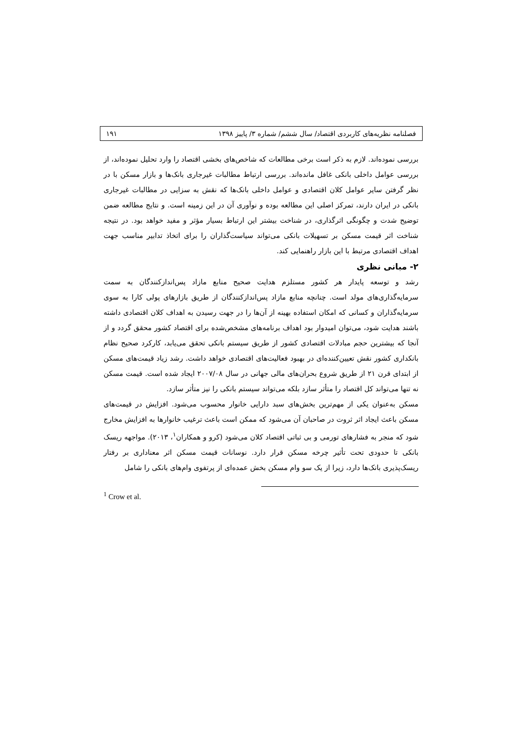فصلنامه نظریه‌های کاربردی اقتصاد/ سال ششم/ شماره ۳/ پاییز ۱۳۹۸ ۱۹۱
بررسی نموده‌اند. لازم به ذکر است برخی مطالعات که شاخص‌های بخشی اقتصاد را وارد تحلیل نموده‌اند، از بررسی عوامل داخلی بانکی غافل مانده‌اند. بررسی ارتباط مطالبات غیرجاری بانک‌ها و بازار مسکن با در نظر گرفتن سایر عوامل کلان اقتصادی و عوامل داخلی بانک‌ها که نقش به سزایی در مطالبات غیرجاری بانکی در ایران دارند، تمرکز اصلی این مطالعه بوده و نوآوری آن در این زمینه است. و نتایج مطالعه ضمن توضیح شدت و چگونگی اثرگذاری، در شناخت بیشتر این ارتباط بسیار مؤثر و مفید خواهد بود. در نتیجه شناخت اثر قیمت مسکن بر تسهیلات بانکی می‌تواند سیاست‌گذاران را برای اتخاذ تدابیر مناسب جهت اهداف اقتصادی مرتبط با این بازار راهنمایی کند.
۲- مبانی نظری
رشد و توسعه پایدار هر کشور مستلزم هدایت صحیح منابع مازاد پس‌اندازکنندگان به سمت سرمایه‌گذاری‌های مولد است. چنانچه منابع مازاد پس‌اندازکنندگان از طریق بازارهای پولی کارا به سوی سرمایه‌گذاران و کسانی که امکان استفاده بهینه از آن‌ها را در جهت رسیدن به اهداف کلان اقتصادی داشته باشند هدایت شود، می‌توان امیدوار بود اهداف برنامه‌های مشخص‌شده برای اقتصاد کشور محقق گردد و از آنجا که بیشترین حجم مبادلات اقتصادی کشور از طریق سیستم بانکی تحقق می‌یابد، کارکرد صحیح نظام بانکداری کشور نقش تعیین‌کننده‌ای در بهبود فعالیت‌های اقتصادی خواهد داشت. رشد زیاد قیمت‌های مسکن از ابتدای قرن ۲۱ از طریق شروع بحران‌های مالی جهانی در سال ۲۰۰۷/۰۸ ایجاد شده است. قیمت مسکن نه تنها می‌تواند کل اقتصاد را متأثر سازد بلکه می‌تواند سیستم بانکی را نیز متأثر سازد.
مسکن به‌عنوان یکی از مهم‌ترین بخش‌های سبد دارایی خانوار محسوب می‌شود. افزایش در قیمت‌های مسکن باعث ایجاد اثر ثروت در صاحبان آن می‌شود که ممکن است باعث ترغیب خانوارها به افزایش مخارج شود که منجر به فشارهای تورمی و بی ثباتی اقتصاد کلان می‌شود (کرو و همکاران<sup>۱</sup>، ۲۰۱۳). مواجهه ریسک بانکی تا حدودی تحت تأثیر چرخه مسکن قرار دارد. نوسانات قیمت مسکن اثر معناداری بر رفتار ریسک‌پذیری بانک‌ها دارد، زیرا از یک سو وام مسکن بخش عمده‌ای از پرتفوی وام‌های بانکی را شامل
<sup>1</sup> Crow et al.